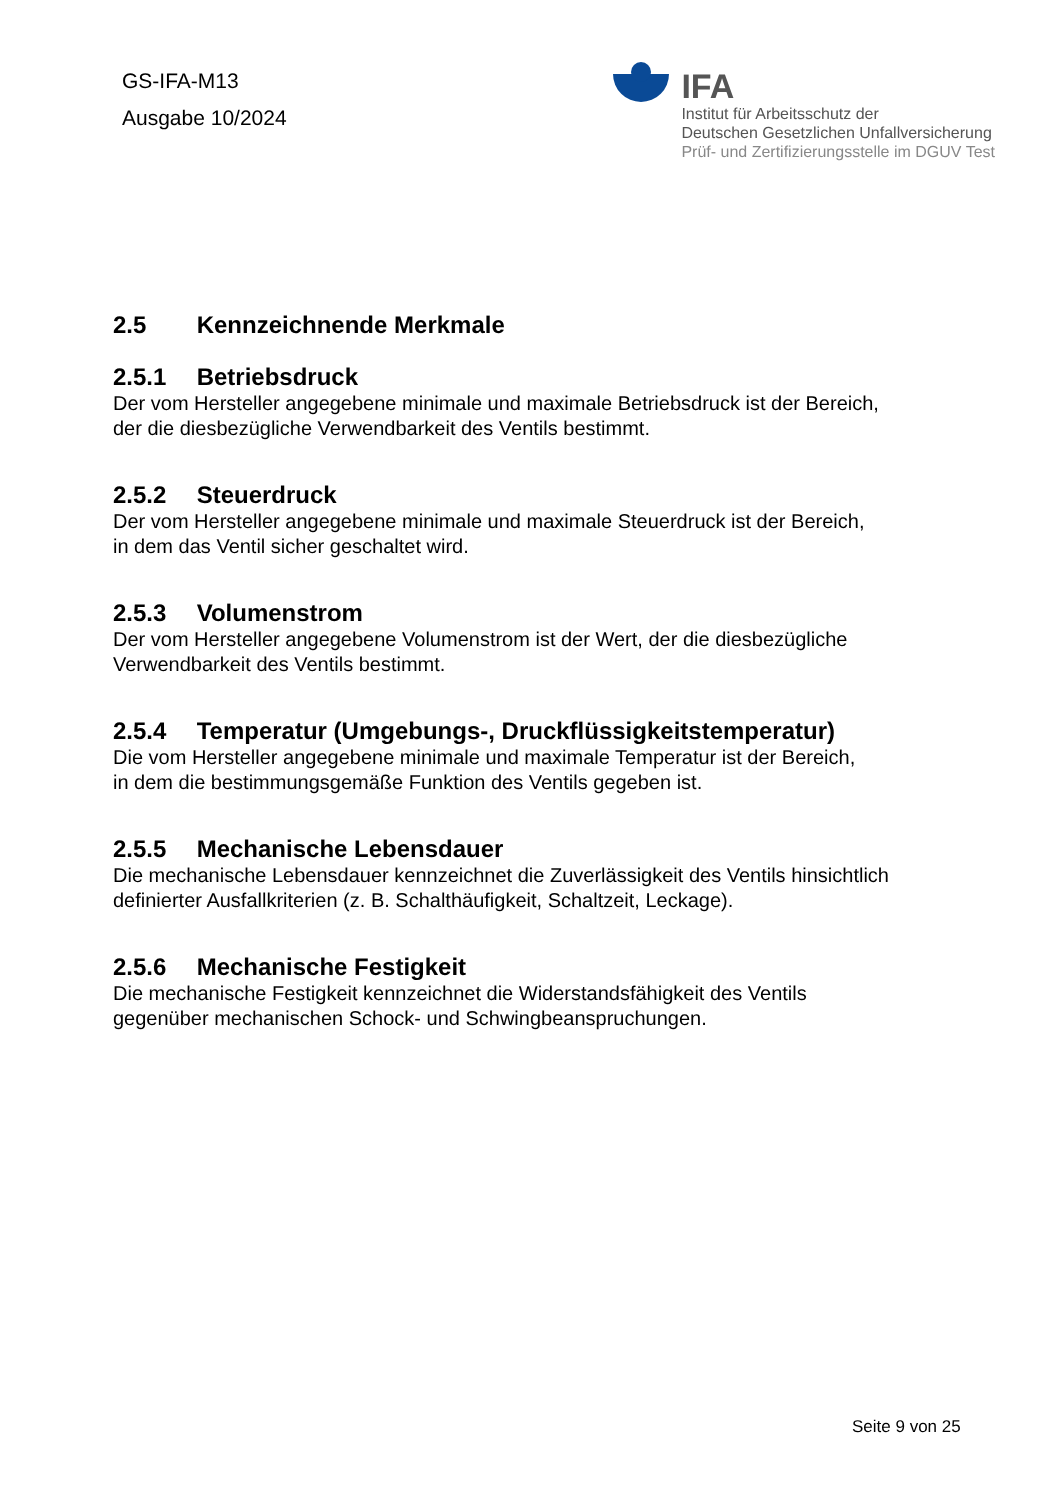GS-IFA-M13
Ausgabe 10/2024
IFA
Institut für Arbeitsschutz der
Deutschen Gesetzlichen Unfallversicherung
Prüf- und Zertifizierungsstelle im DGUV Test
2.5 Kennzeichnende Merkmale
2.5.1 Betriebsdruck
Der vom Hersteller angegebene minimale und maximale Betriebsdruck ist der Bereich,
der die diesbezügliche Verwendbarkeit des Ventils bestimmt.
2.5.2 Steuerdruck
Der vom Hersteller angegebene minimale und maximale Steuerdruck ist der Bereich,
in dem das Ventil sicher geschaltet wird.
2.5.3 Volumenstrom
Der vom Hersteller angegebene Volumenstrom ist der Wert, der die diesbezügliche
Verwendbarkeit des Ventils bestimmt.
2.5.4 Temperatur (Umgebungs-, Druckflüssigkeitstemperatur)
Die vom Hersteller angegebene minimale und maximale Temperatur ist der Bereich,
in dem die bestimmungsgemäße Funktion des Ventils gegeben ist.
2.5.5 Mechanische Lebensdauer
Die mechanische Lebensdauer kennzeichnet die Zuverlässigkeit des Ventils hinsichtlich
definierter Ausfallkriterien (z. B. Schalthäufigkeit, Schaltzeit, Leckage).
2.5.6 Mechanische Festigkeit
Die mechanische Festigkeit kennzeichnet die Widerstandsfähigkeit des Ventils
gegenüber mechanischen Schock- und Schwingbeanspruchungen.
Seite 9 von 25